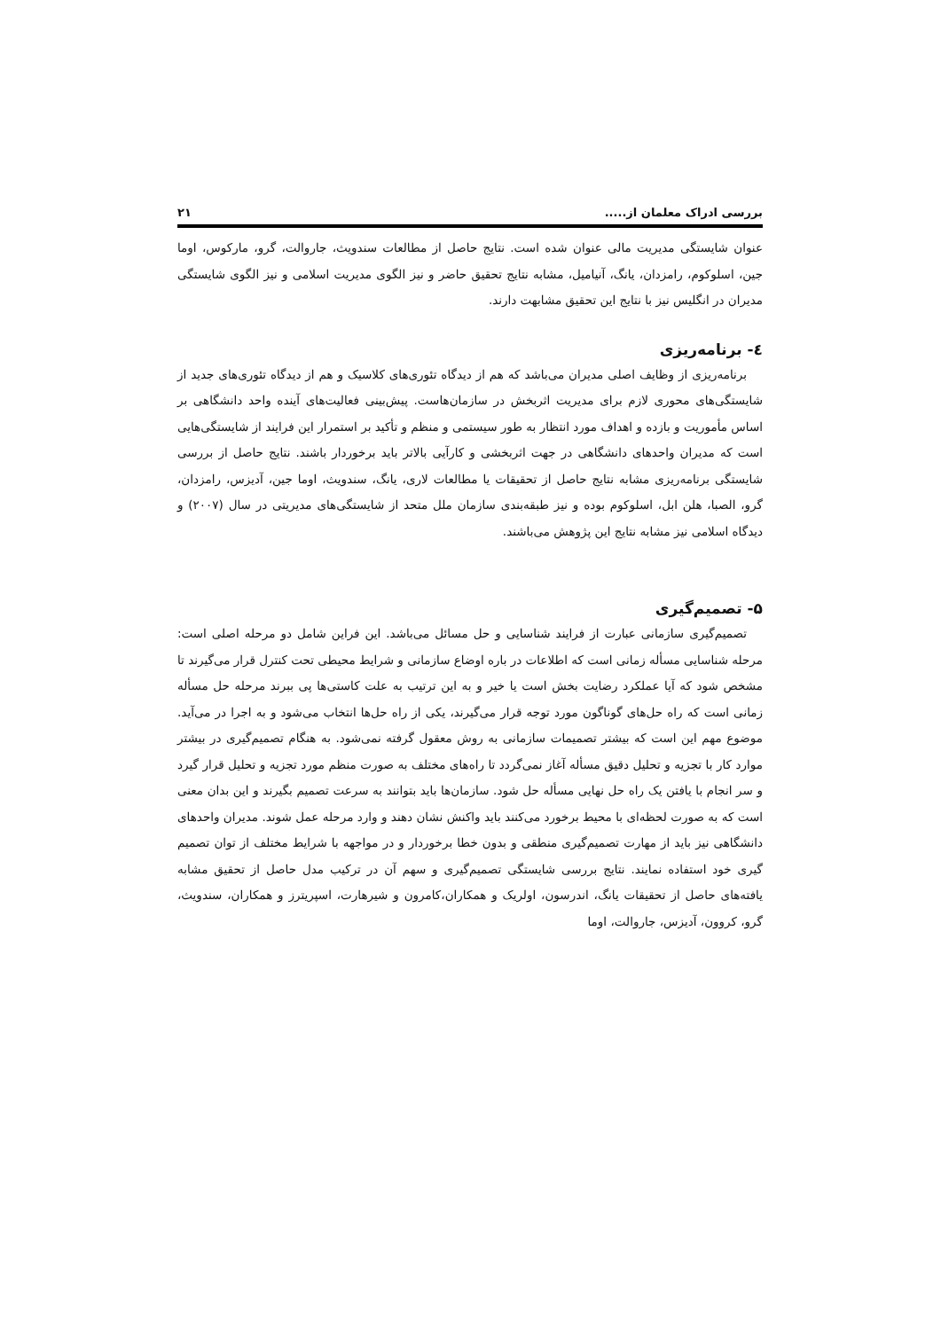بررسی ادراک معلمان از..... ۲۱
عنوان شایستگی مدیریت مالی عنوان شده است. نتایج حاصل از مطالعات سندویث، جاروالت، گرو، مارکوس، اوما جین، اسلوکوم، رامزدان، یانگ، آنیامیل، مشابه نتایج تحقیق حاضر و نیز الگوی مدیریت اسلامی و نیز الگوی شایستگی مدیران در انگلیس نیز با نتایج این تحقیق مشابهت دارند.
٤- برنامه‌ریزی
برنامه‌ریزی از وظایف اصلی مدیران می‌باشد که هم از دیدگاه تئوری‌های کلاسیک و هم از دیدگاه تئوری‌های جدید از شایستگی‌های محوری لازم برای مدیریت اثربخش در سازمان‌هاست. پیش‌بینی فعالیت‌های آینده واحد دانشگاهی بر اساس مأموریت و بازده و اهداف مورد انتظار به طور سیستمی و منظم و تأکید بر استمرار این فرایند از شایستگی‌هایی است که مدیران واحدهای دانشگاهی در جهت اثربخشی و کارآیی بالاتر باید برخوردار باشند. نتایج حاصل از بررسی شایستگی برنامه‌ریزی مشابه نتایج حاصل از تحقیقات یا مطالعات لاری، یانگ، سندویث، اوما جین، آدیزس، رامزدان، گرو، الصبا، هلن ابل، اسلوکوم بوده و نیز طبقه‌بندی سازمان ملل متحد از شایستگی‌های مدیریتی در سال (۲۰۰۷) و دیدگاه اسلامی نیز مشابه نتایج این پژوهش می‌باشند.
۵- تصمیم‌گیری
تصمیم‌گیری سازمانی عبارت از فرایند شناسایی و حل مسائل می‌باشد. این فراین شامل دو مرحله اصلی است: مرحله شناسایی مسأله زمانی است که اطلاعات در باره اوضاع سازمانی و شرایط محیطی تحت کنترل قرار می‌گیرند تا مشخص شود که آیا عملکرد رضایت بخش است یا خیر و به این ترتیب به علت کاستی‌ها پی ببرند مرحله حل مسأله زمانی است که راه حل‌های گوناگون مورد توجه قرار می‌گیرند، یکی از راه حل‌ها انتخاب می‌شود و به اجرا در می‌آید. موضوع مهم این است که بیشتر تصمیمات سازمانی به روش معقول گرفته نمی‌شود. به هنگام تصمیم‌گیری در بیشتر موارد کار با تجزیه و تحلیل دقیق مسأله آغاز نمی‌گردد تا راه‌های مختلف به صورت منظم مورد تجزیه و تحلیل قرار گیرد و سر انجام با یافتن یک راه حل نهایی مسأله حل شود. سازمان‌ها باید بتوانند به سرعت تصمیم بگیرند و این بدان معنی است که به صورت لحظه‌ای با محیط برخورد می‌کنند باید واکنش نشان دهند و وارد مرحله عمل شوند. مدیران واحدهای دانشگاهی نیز باید از مهارت تصمیم‌گیری منطقی و بدون خطا برخوردار و در مواجهه با شرایط مختلف از توان تصمیم گیری خود استفاده نمایند. نتایج بررسی شایستگی تصمیم‌گیری و سهم آن در ترکیب مدل حاصل از تحقیق مشابه یافته‌های حاصل از تحقیقات یانگ، اندرسون، اولریک و همکاران،کامرون و شیرهارت، اسپریترز و همکاران، سندویث، گرو، کروون، آدیزس، جاروالت، اوما